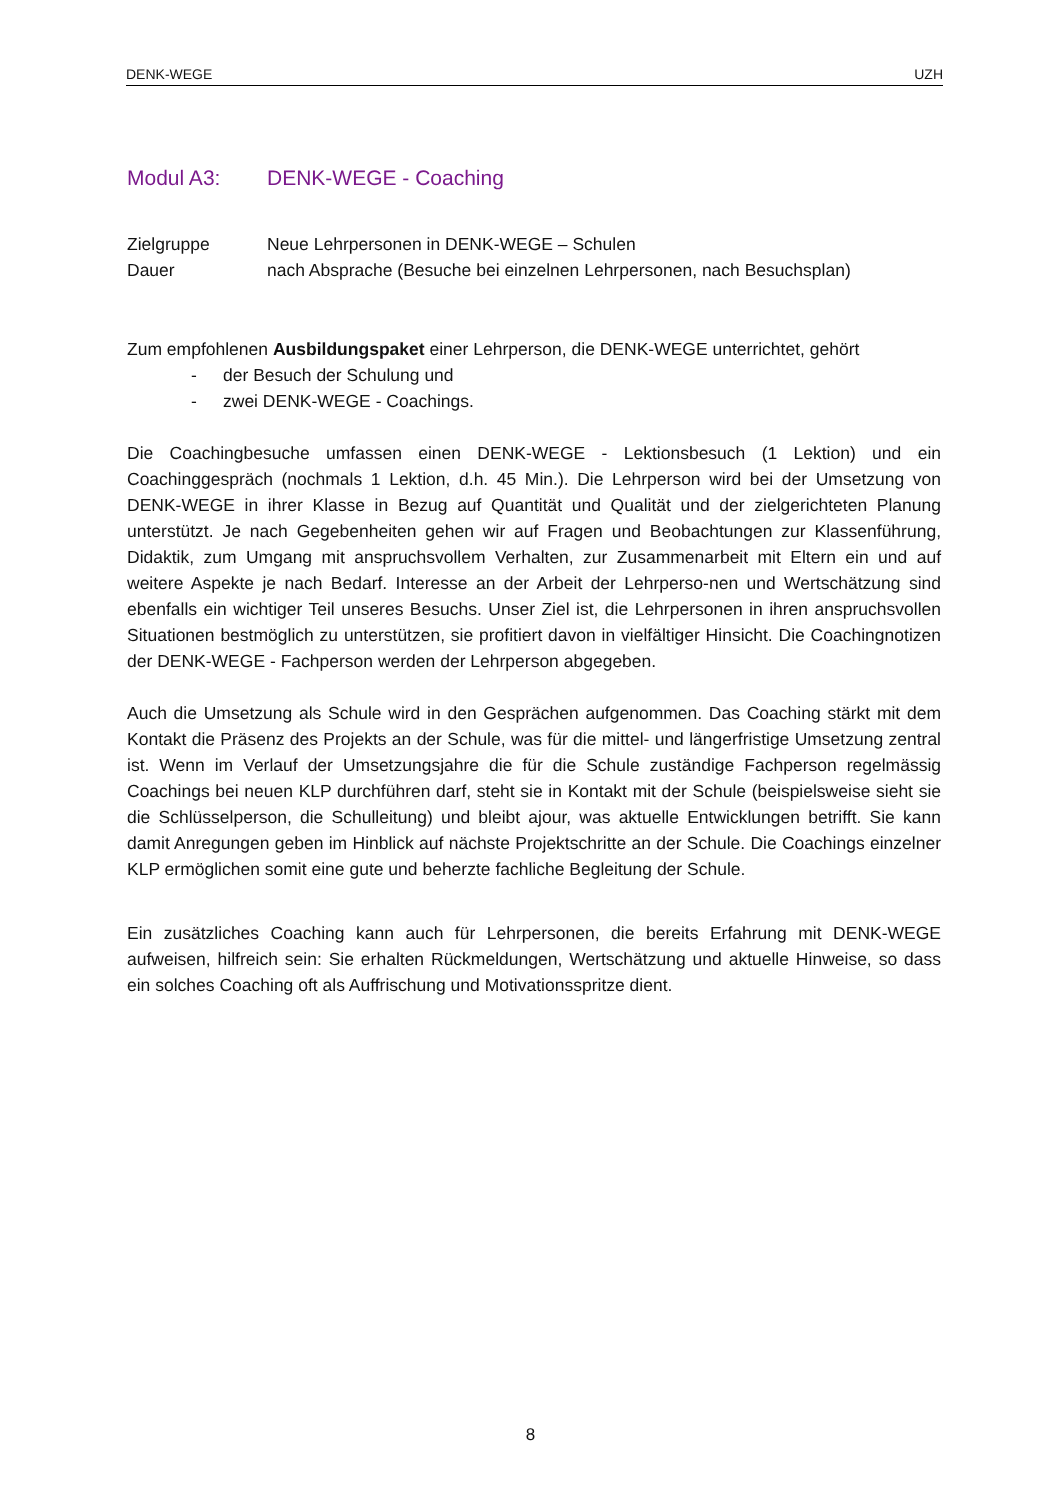DENK-WEGE UZH
Modul A3: DENK-WEGE - Coaching
Zielgruppe Neue Lehrpersonen in DENK-WEGE – Schulen
Dauer nach Absprache (Besuche bei einzelnen Lehrpersonen, nach Besuchsplan)
Zum empfohlenen Ausbildungspaket einer Lehrperson, die DENK-WEGE unterrichtet, gehört
- der Besuch der Schulung und
- zwei DENK-WEGE - Coachings.
Die Coachingbesuche umfassen einen DENK-WEGE - Lektionsbesuch (1 Lektion) und ein Coachinggespräch (nochmals 1 Lektion, d.h. 45 Min.). Die Lehrperson wird bei der Umsetzung von DENK-WEGE in ihrer Klasse in Bezug auf Quantität und Qualität und der zielgerichteten Planung unterstützt. Je nach Gegebenheiten gehen wir auf Fragen und Beobachtungen zur Klassenführung, Didaktik, zum Umgang mit anspruchsvollem Verhalten, zur Zusammenarbeit mit Eltern ein und auf weitere Aspekte je nach Bedarf. Interesse an der Arbeit der Lehrperso-nen und Wertschätzung sind ebenfalls ein wichtiger Teil unseres Besuchs. Unser Ziel ist, die Lehrpersonen in ihren anspruchsvollen Situationen bestmöglich zu unterstützen, sie profitiert davon in vielfältiger Hinsicht. Die Coachingnotizen der DENK-WEGE - Fachperson werden der Lehrperson abgegeben.
Auch die Umsetzung als Schule wird in den Gesprächen aufgenommen. Das Coaching stärkt mit dem Kontakt die Präsenz des Projekts an der Schule, was für die mittel- und längerfristige Umsetzung zentral ist. Wenn im Verlauf der Umsetzungsjahre die für die Schule zuständige Fachperson regelmässig Coachings bei neuen KLP durchführen darf, steht sie in Kontakt mit der Schule (beispielsweise sieht sie die Schlüsselperson, die Schulleitung) und bleibt ajour, was aktuelle Entwicklungen betrifft. Sie kann damit Anregungen geben im Hinblick auf nächste Projektschritte an der Schule. Die Coachings einzelner KLP ermöglichen somit eine gute und beherzte fachliche Begleitung der Schule.
Ein zusätzliches Coaching kann auch für Lehrpersonen, die bereits Erfahrung mit DENK-WEGE aufweisen, hilfreich sein: Sie erhalten Rückmeldungen, Wertschätzung und aktuelle Hinweise, so dass ein solches Coaching oft als Auffrischung und Motivationsspritze dient.
8